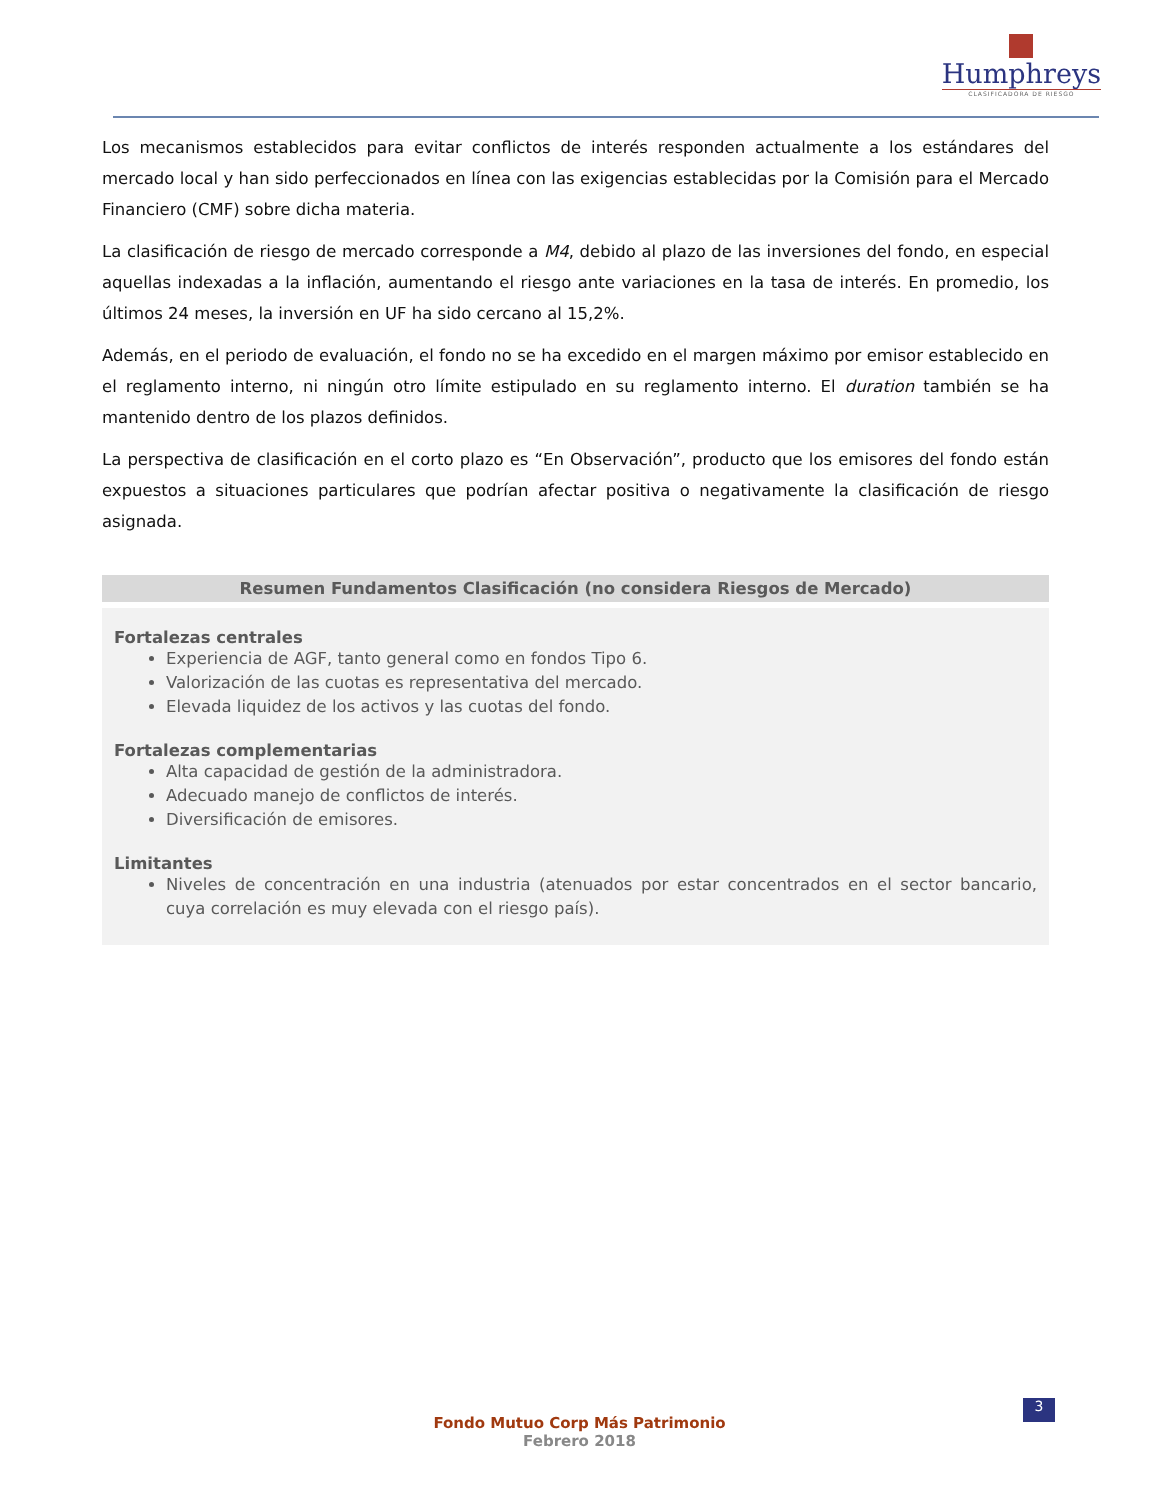Humphreys
CLASIFICADORA DE RIESGO
Los mecanismos establecidos para evitar conflictos de interés responden actualmente a los estándares del mercado local y han sido perfeccionados en línea con las exigencias establecidas por la Comisión para el Mercado Financiero (CMF) sobre dicha materia.
La clasificación de riesgo de mercado corresponde a M4, debido al plazo de las inversiones del fondo, en especial aquellas indexadas a la inflación, aumentando el riesgo ante variaciones en la tasa de interés. En promedio, los últimos 24 meses, la inversión en UF ha sido cercano al 15,2%.
Además, en el periodo de evaluación, el fondo no se ha excedido en el margen máximo por emisor establecido en el reglamento interno, ni ningún otro límite estipulado en su reglamento interno. El duration también se ha mantenido dentro de los plazos definidos.
La perspectiva de clasificación en el corto plazo es “En Observación”, producto que los emisores del fondo están expuestos a situaciones particulares que podrían afectar positiva o negativamente la clasificación de riesgo asignada.
Resumen Fundamentos Clasificación (no considera Riesgos de Mercado)
Fortalezas centrales
Experiencia de AGF, tanto general como en fondos Tipo 6.
Valorización de las cuotas es representativa del mercado.
Elevada liquidez de los activos y las cuotas del fondo.
Fortalezas complementarias
Alta capacidad de gestión de la administradora.
Adecuado manejo de conflictos de interés.
Diversificación de emisores.
Limitantes
Niveles de concentración en una industria (atenuados por estar concentrados en el sector bancario, cuya correlación es muy elevada con el riesgo país).
3
Fondo Mutuo Corp Más Patrimonio
Febrero 2018